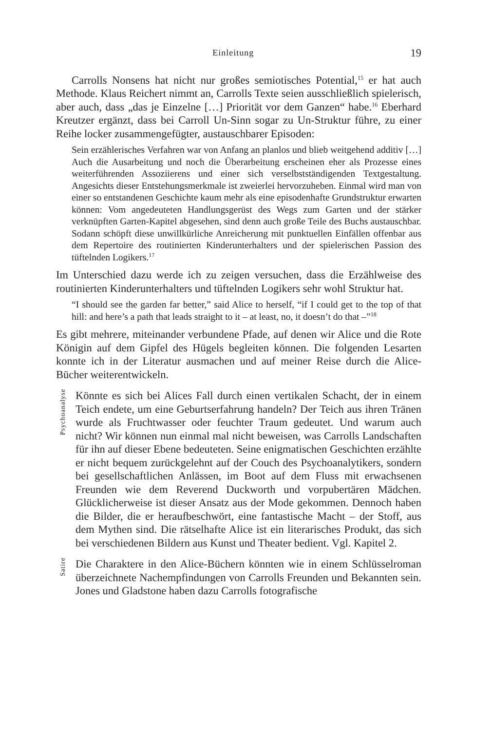Einleitung 19
Carrolls Nonsens hat nicht nur großes semiotisches Potential,<sup>15</sup> er hat auch Methode. Klaus Reichert nimmt an, Carrolls Texte seien ausschließlich spiele­risch, aber auch, dass „das je Einzelne […] Priorität vor dem Ganzen“ habe.<sup>16</sup> Eberhard Kreutzer ergänzt, dass bei Carroll Un-Sinn sogar zu Un-Struktur führe, zu einer Reihe locker zusammengefügter, austauschbarer Episoden:
Sein erzählerisches Verfahren war von Anfang an planlos und blieb weit­gehend additiv […] Auch die Ausarbeitung und noch die Überarbeitung erscheinen eher als Prozesse eines weiterführenden Assoziierens und einer sich verselbstständigenden Textgestaltung. Angesichts dieser Entstehungs­merkmale ist zweierlei hervorzuheben. Einmal wird man von einer so entstandenen Geschichte kaum mehr als eine episodenhafte Grundstruktur erwarten können: Vom angedeuteten Handlungsgerüst des Wegs zum Garten und der stärker verknüpften Garten-Kapitel abgesehen, sind denn auch große Teile des Buchs austauschbar. Sodann schöpft diese unwillkürliche Anreiche­rung mit punktuellen Einfällen offenbar aus dem Repertoire des routinierten Kinderunterhalters und der spielerischen Passion des tüftelnden Logikers.<sup>17</sup>
Im Unterschied dazu werde ich zu zeigen versuchen, dass die Erzählweise des routinierten Kinderunterhalters und tüftelnden Logikers sehr wohl Struktur hat.
“I should see the garden far better,” said Alice to herself, “if I could get to the top of that hill: and here’s a path that leads straight to it – at least, no, it doesn’t do that –”<sup>18</sup>
Es gibt mehrere, miteinander verbundene Pfade, auf denen wir Alice und die Rote Königin auf dem Gipfel des Hügels begleiten können. Die folgenden Lesarten konnte ich in der Literatur ausmachen und auf meiner Reise durch die Alice-Bücher weiterentwickeln.
Psychoanalyse
Könnte es sich bei Alices Fall durch einen vertikalen Schacht, der in einem Teich endete, um eine Geburtserfahrung handeln? Der Teich aus ihren Tränen wurde als Fruchtwasser oder feuchter Traum gedeutet. Und warum auch nicht? Wir können nun einmal mal nicht beweisen, was Carrolls Landschaften für ihn auf dieser Ebene bedeuteten. Seine enig­matischen Geschichten erzählte er nicht bequem zurückgelehnt auf der Couch des Psychoanalytikers, sondern bei gesellschaftlichen Anlässen, im Boot auf dem Fluss mit erwachsenen Freunden wie dem Reverend Duckworth und vorpubertären Mädchen. Glücklicherweise ist dieser Ansatz aus der Mode gekommen. Dennoch haben die Bilder, die er heraufbeschwört, eine fantastische Macht – der Stoff, aus dem Mythen sind. Die rätselhafte Alice ist ein literarisches Produkt, das sich bei ver­schiedenen Bildern aus Kunst und Theater bedient. Vgl. Kapitel 2.
Satire
Die Charaktere in den Alice-Büchern könnten wie in einem Schlüssel­roman überzeichnete Nachempfindungen von Carrolls Freunden und Bekannten sein. Jones und Gladstone haben dazu Carrolls fotografische